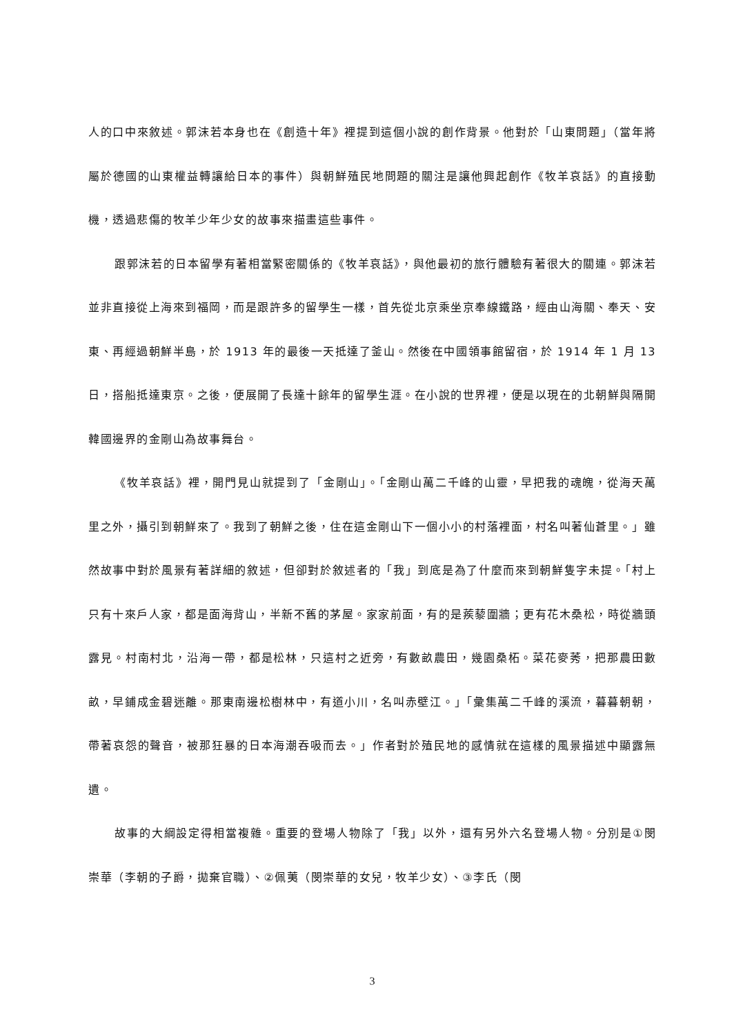人的口中來敘述。郭沫若本身也在《創造十年》裡提到這個小說的創作背景。他對於「山東問題」（當年將屬於德國的山東權益轉讓給日本的事件）與朝鮮殖民地問題的關注是讓他興起創作《牧羊哀話》的直接動機，透過悲傷的牧羊少年少女的故事來描畫這些事件。
跟郭沫若的日本留學有著相當緊密關係的《牧羊哀話》，與他最初的旅行體驗有著很大的關連。郭沫若並非直接從上海來到福岡，而是跟許多的留學生一樣，首先從北京乘坐京奉線鐵路，經由山海關、奉天、安東、再經過朝鮮半島，於 1913 年的最後一天抵達了釜山。然後在中國領事館留宿，於 1914 年 1 月 13 日，搭船抵達東京。之後，便展開了長達十餘年的留學生涯。在小說的世界裡，便是以現在的北朝鮮與隔開韓國邊界的金剛山為故事舞台。
《牧羊哀話》裡，開門見山就提到了「金剛山」。「金剛山萬二千峰的山靈，早把我的魂魄，從海天萬里之外，攝引到朝鮮來了。我到了朝鮮之後，住在這金剛山下一個小小的村落裡面，村名叫著仙蒼里。」雖然故事中對於風景有著詳細的敘述，但卻對於敘述者的「我」到底是為了什麼而來到朝鮮隻字未提。「村上只有十來戶人家，都是面海背山，半新不舊的茅屋。家家前面，有的是蒺藜圍牆；更有花木桑松，時從牆頭露見。村南村北，沿海一帶，都是松林，只這村之近旁，有數畝農田，幾園桑柘。菜花麥莠，把那農田數畝，早鋪成金碧迷離。那東南邊松樹林中，有道小川，名叫赤壁江。」「彙集萬二千峰的溪流，暮暮朝朝，帶著哀怨的聲音，被那狂暴的日本海潮吞吸而去。」作者對於殖民地的感情就在這樣的風景描述中顯露無遺。
故事的大綱設定得相當複雜。重要的登場人物除了「我」以外，還有另外六名登場人物。分別是①閔崇華（李朝的子爵，拋棄官職）、②佩荑（閔崇華的女兒，牧羊少女）、③李氏（閔
3